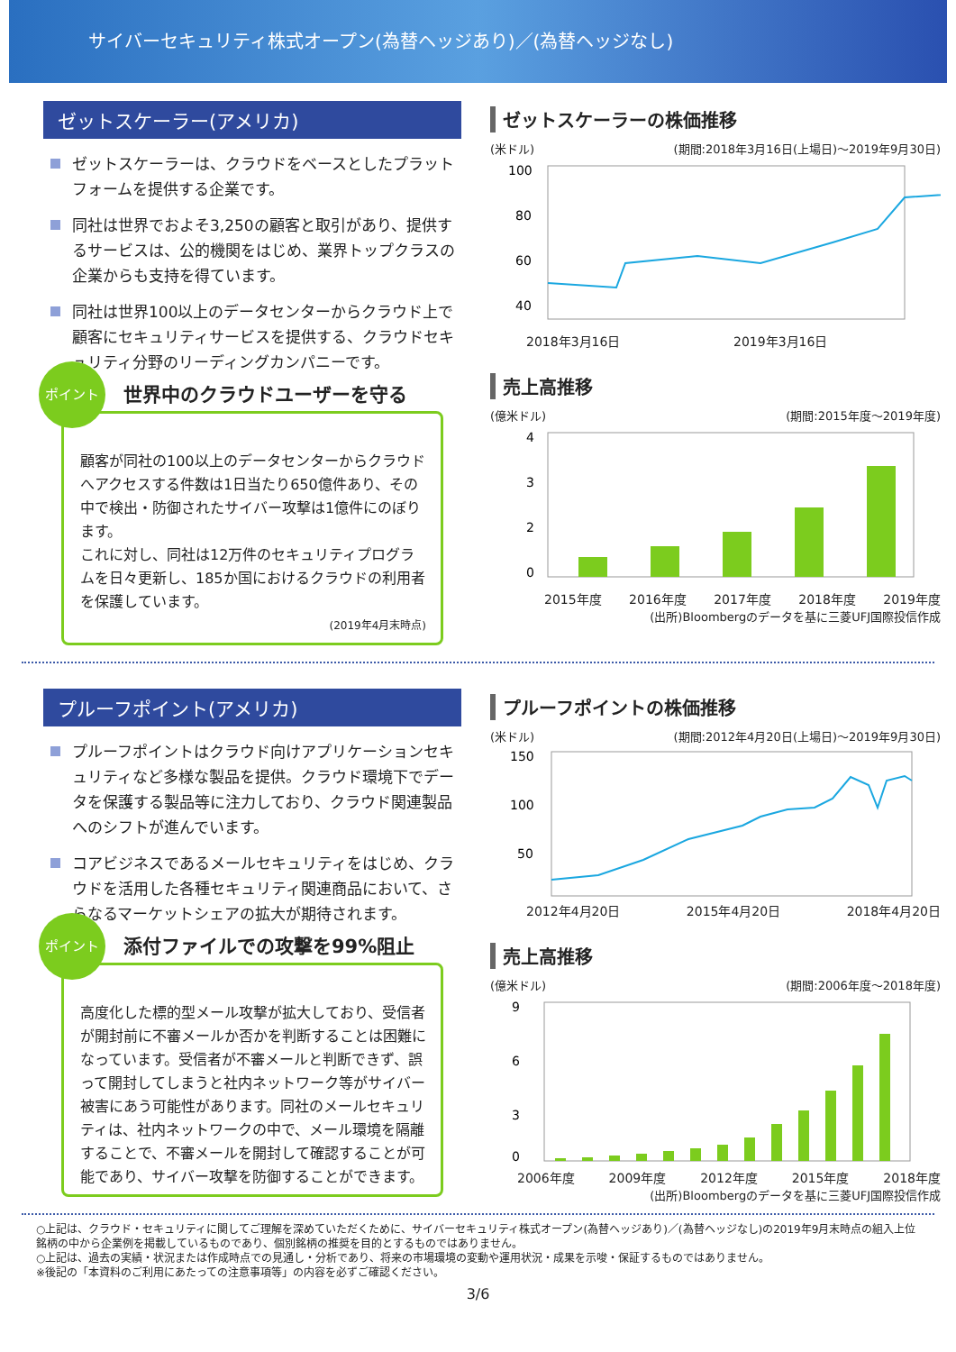サイバーセキュリティ株式オープン(為替ヘッジあり)／(為替ヘッジなし)
ゼットスケーラー(アメリカ)
ゼットスケーラーは、クラウドをベースとしたプラットフォームを提供する企業です。
同社は世界でおよそ3,250の顧客と取引があり、提供するサービスは、公的機関をはじめ、業界トップクラスの企業からも支持を得ています。
同社は世界100以上のデータセンターからクラウド上で顧客にセキュリティサービスを提供する、クラウドセキュリティ分野のリーディングカンパニーです。
ポイント
世界中のクラウドユーザーを守る
顧客が同社の100以上のデータセンターからクラウドへアクセスする件数は1日当たり650億件あり、その中で検出・防御されたサイバー攻撃は1億件にのぼります。
これに対し、同社は12万件のセキュリティプログラムを日々更新し、185か国におけるクラウドの利用者を保護しています。
(2019年4月末時点)
ゼットスケーラーの株価推移
(米ドル) (期間:2018年3月16日(上場日)～2019年9月30日)
100
80
60
40
2018年3月16日 2019年3月16日
売上高推移
(億米ドル) (期間:2015年度～2019年度)
4
3
2
0
2015年度 2016年度 2017年度 2018年度 2019年度
(出所)Bloombergのデータを基に三菱UFJ国際投信作成
プルーフポイント(アメリカ)
プルーフポイントはクラウド向けアプリケーションセキュリティなど多様な製品を提供。クラウド環境下でデータを保護する製品等に注力しており、クラウド関連製品へのシフトが進んでいます。
コアビジネスであるメールセキュリティをはじめ、クラウドを活用した各種セキュリティ関連商品において、さらなるマーケットシェアの拡大が期待されます。
ポイント
添付ファイルでの攻撃を99%阻止
高度化した標的型メール攻撃が拡大しており、受信者が開封前に不審メールか否かを判断することは困難になっています。受信者が不審メールと判断できず、誤って開封してしまうと社内ネットワーク等がサイバー被害にあう可能性があります。同社のメールセキュリティは、社内ネットワークの中で、メール環境を隔離することで、不審メールを開封して確認することが可能であり、サイバー攻撃を防御することができます。
プルーフポイントの株価推移
(米ドル) (期間:2012年4月20日(上場日)～2019年9月30日)
150
100
50
2012年4月20日 2015年4月20日 2018年4月20日
売上高推移
(億米ドル) (期間:2006年度～2018年度)
9
6
3
0
2006年度 2009年度 2012年度 2015年度 2018年度
(出所)Bloombergのデータを基に三菱UFJ国際投信作成
○上記は、クラウド・セキュリティに関してご理解を深めていただくために、サイバーセキュリティ株式オープン(為替ヘッジあり)／(為替ヘッジなし)の2019年9月末時点の組入上位銘柄の中から企業例を掲載しているものであり、個別銘柄の推奨を目的とするものではありません。
○上記は、過去の実績・状況または作成時点での見通し・分析であり、将来の市場環境の変動や運用状況・成果を示唆・保証するものではありません。
※後記の「本資料のご利用にあたっての注意事項等」の内容を必ずご確認ください。
3/6